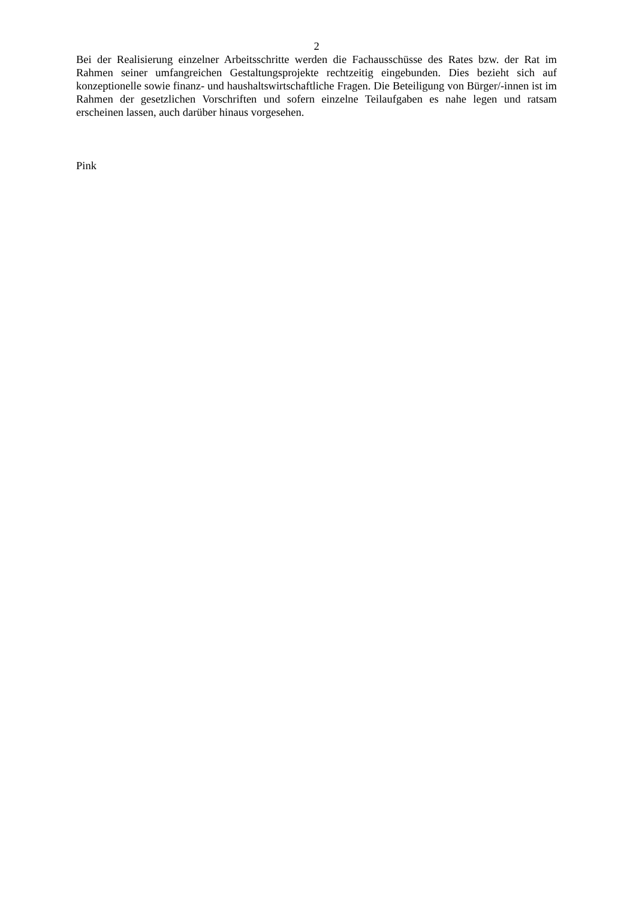2
Bei der Realisierung einzelner Arbeitsschritte werden die Fachausschüsse des Rates bzw. der Rat im Rahmen seiner umfangreichen Gestaltungsprojekte rechtzeitig eingebunden. Dies bezieht sich auf konzeptionelle sowie finanz- und haushaltswirtschaftliche Fragen. Die Beteiligung von Bürger/-innen ist im Rahmen der gesetzlichen Vorschriften und sofern einzelne Teilaufgaben es nahe legen und ratsam erscheinen lassen, auch darüber hinaus vorgesehen.
Pink